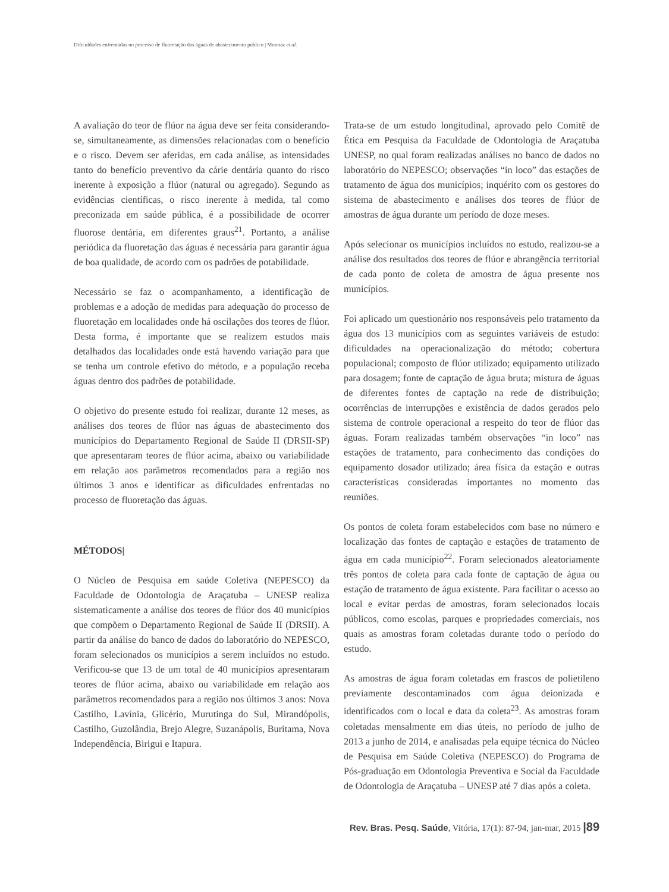Dificuldades enfrentadas no processo de fluoretação das águas de abastecimento público | Moimaz et al.
A avaliação do teor de flúor na água deve ser feita considerando-se, simultaneamente, as dimensões relacionadas com o benefício e o risco. Devem ser aferidas, em cada análise, as intensidades tanto do benefício preventivo da cárie dentária quanto do risco inerente à exposição a flúor (natural ou agregado). Segundo as evidências científicas, o risco inerente à medida, tal como preconizada em saúde pública, é a possibilidade de ocorrer fluorose dentária, em diferentes graus<sup>21</sup>. Portanto, a análise periódica da fluoretação das águas é necessária para garantir água de boa qualidade, de acordo com os padrões de potabilidade.
Necessário se faz o acompanhamento, a identificação de problemas e a adoção de medidas para adequação do processo de fluoretação em localidades onde há oscilações dos teores de flúor. Desta forma, é importante que se realizem estudos mais detalhados das localidades onde está havendo variação para que se tenha um controle efetivo do método, e a população receba águas dentro dos padrões de potabilidade.
O objetivo do presente estudo foi realizar, durante 12 meses, as análises dos teores de flúor nas águas de abastecimento dos municípios do Departamento Regional de Saúde II (DRSII-SP) que apresentaram teores de flúor acima, abaixo ou variabilidade em relação aos parâmetros recomendados para a região nos últimos 3 anos e identificar as dificuldades enfrentadas no processo de fluoretação das águas.
MÉTODOS|
O Núcleo de Pesquisa em saúde Coletiva (NEPESCO) da Faculdade de Odontologia de Araçatuba – UNESP realiza sistematicamente a análise dos teores de flúor dos 40 municípios que compõem o Departamento Regional de Saúde II (DRSII). A partir da análise do banco de dados do laboratório do NEPESCO, foram selecionados os municípios a serem incluídos no estudo. Verificou-se que 13 de um total de 40 municípios apresentaram teores de flúor acima, abaixo ou variabilidade em relação aos parâmetros recomendados para a região nos últimos 3 anos: Nova Castilho, Lavínia, Glicério, Murutinga do Sul, Mirandópolis, Castilho, Guzolândia, Brejo Alegre, Suzanápolis, Buritama, Nova Independência, Birigui e Itapura.
Trata-se de um estudo longitudinal, aprovado pelo Comitê de Ética em Pesquisa da Faculdade de Odontologia de Araçatuba UNESP, no qual foram realizadas análises no banco de dados no laboratório do NEPESCO; observações “in loco” das estações de tratamento de água dos municípios; inquérito com os gestores do sistema de abastecimento e análises dos teores de flúor de amostras de água durante um período de doze meses.
Após selecionar os municípios incluídos no estudo, realizou-se a análise dos resultados dos teores de flúor e abrangência territorial de cada ponto de coleta de amostra de água presente nos municípios.
Foi aplicado um questionário nos responsáveis pelo tratamento da água dos 13 municípios com as seguintes variáveis de estudo: dificuldades na operacionalização do método; cobertura populacional; composto de flúor utilizado; equipamento utilizado para dosagem; fonte de captação de água bruta; mistura de águas de diferentes fontes de captação na rede de distribuição; ocorrências de interrupções e existência de dados gerados pelo sistema de controle operacional a respeito do teor de flúor das águas. Foram realizadas também observações “in loco” nas estações de tratamento, para conhecimento das condições do equipamento dosador utilizado; área física da estação e outras características consideradas importantes no momento das reuniões.
Os pontos de coleta foram estabelecidos com base no número e localização das fontes de captação e estações de tratamento de água em cada município<sup>22</sup>. Foram selecionados aleatoriamente três pontos de coleta para cada fonte de captação de água ou estação de tratamento de água existente. Para facilitar o acesso ao local e evitar perdas de amostras, foram selecionados locais públicos, como escolas, parques e propriedades comerciais, nos quais as amostras foram coletadas durante todo o período do estudo.
As amostras de água foram coletadas em frascos de polietileno previamente descontaminados com água deionizada e identificados com o local e data da coleta<sup>23</sup>. As amostras foram coletadas mensalmente em dias úteis, no período de julho de 2013 a junho de 2014, e analisadas pela equipe técnica do Núcleo de Pesquisa em Saúde Coletiva (NEPESCO) do Programa de Pós-graduação em Odontologia Preventiva e Social da Faculdade de Odontologia de Araçatuba – UNESP até 7 dias após a coleta.
Rev. Bras. Pesq. Saúde, Vitória, 17(1): 87-94, jan-mar, 2015 |89